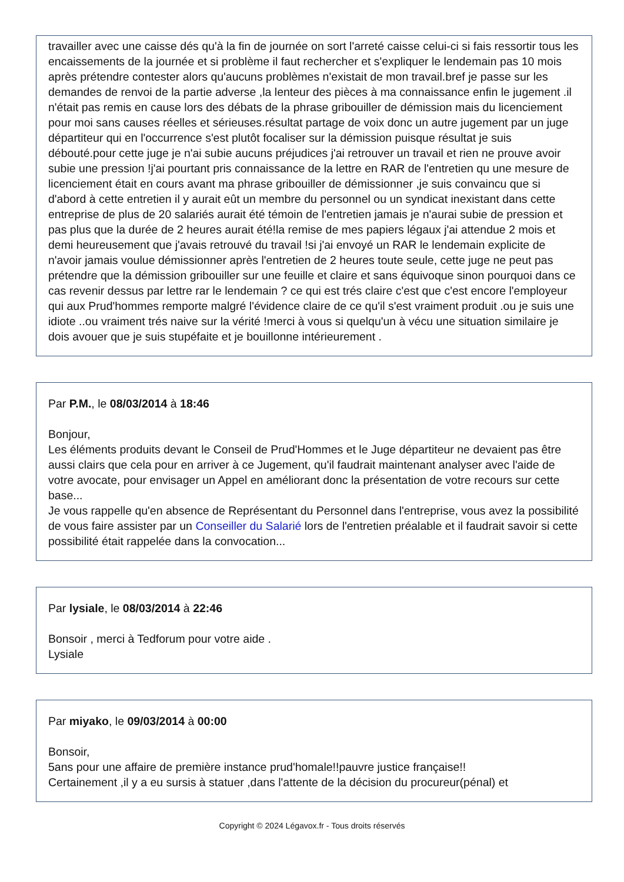travailler avec une caisse dés qu'à la fin de journée on sort l'arreté caisse celui-ci si fais ressortir tous les encaissements de la journée et si problème il faut rechercher et s'expliquer le lendemain pas 10 mois après prétendre contester alors qu'aucuns problèmes n'existait de mon travail.bref je passe sur les demandes de renvoi de la partie adverse ,la lenteur des pièces à ma connaissance enfin le jugement .il n'était pas remis en cause lors des débats de la phrase gribouiller de démission mais du licenciement pour moi sans causes réelles et sérieuses.résultat partage de voix donc un autre jugement par un juge départiteur qui en l'occurrence s'est plutôt focaliser sur la démission puisque résultat je suis débouté.pour cette juge je n'ai subie aucuns préjudices j'ai retrouver un travail et rien ne prouve avoir subie une pression !j'ai pourtant pris connaissance de la lettre en RAR de l'entretien qu une mesure de licenciement était en cours avant ma phrase gribouiller de démissionner ,je suis convaincu que si d'abord à cette entretien il y aurait eût un membre du personnel ou un syndicat inexistant dans cette entreprise de plus de 20 salariés aurait été témoin de l'entretien jamais je n'aurai subie de pression et pas plus que la durée de 2 heures aurait été!la remise de mes papiers légaux j'ai attendue 2 mois et demi heureusement que j'avais retrouvé du travail !si j'ai envoyé un RAR le lendemain explicite de n'avoir jamais voulue démissionner après l'entretien de 2 heures toute seule, cette juge ne peut pas prétendre que la démission gribouiller sur une feuille et claire et sans équivoque sinon pourquoi dans ce cas revenir dessus par lettre rar le lendemain ? ce qui est trés claire c'est que c'est encore l'employeur qui aux Prud'hommes remporte malgré l'évidence claire de ce qu'il s'est vraiment produit .ou je suis une idiote ..ou vraiment trés naive sur la vérité !merci à vous si quelqu'un à vécu une situation similaire je dois avouer que je suis stupéfaite et je bouillonne intérieurement .
Par P.M., le 08/03/2014 à 18:46
Bonjour,
Les éléments produits devant le Conseil de Prud'Hommes et le Juge départiteur ne devaient pas être aussi clairs que cela pour en arriver à ce Jugement, qu'il faudrait maintenant analyser avec l'aide de votre avocate, pour envisager un Appel en améliorant donc la présentation de votre recours sur cette base...
Je vous rappelle qu'en absence de Représentant du Personnel dans l'entreprise, vous avez la possibilité de vous faire assister par un Conseiller du Salarié lors de l'entretien préalable et il faudrait savoir si cette possibilité était rappelée dans la convocation...
Par lysiale, le 08/03/2014 à 22:46
Bonsoir , merci à Tedforum pour votre aide .
Lysiale
Par miyako, le 09/03/2014 à 00:00
Bonsoir,
5ans pour une affaire de première instance prud'homale!!pauvre justice française!!
Certainement ,il y a eu sursis à statuer ,dans l'attente de la décision du procureur(pénal) et
Copyright © 2024 Légavox.fr - Tous droits réservés